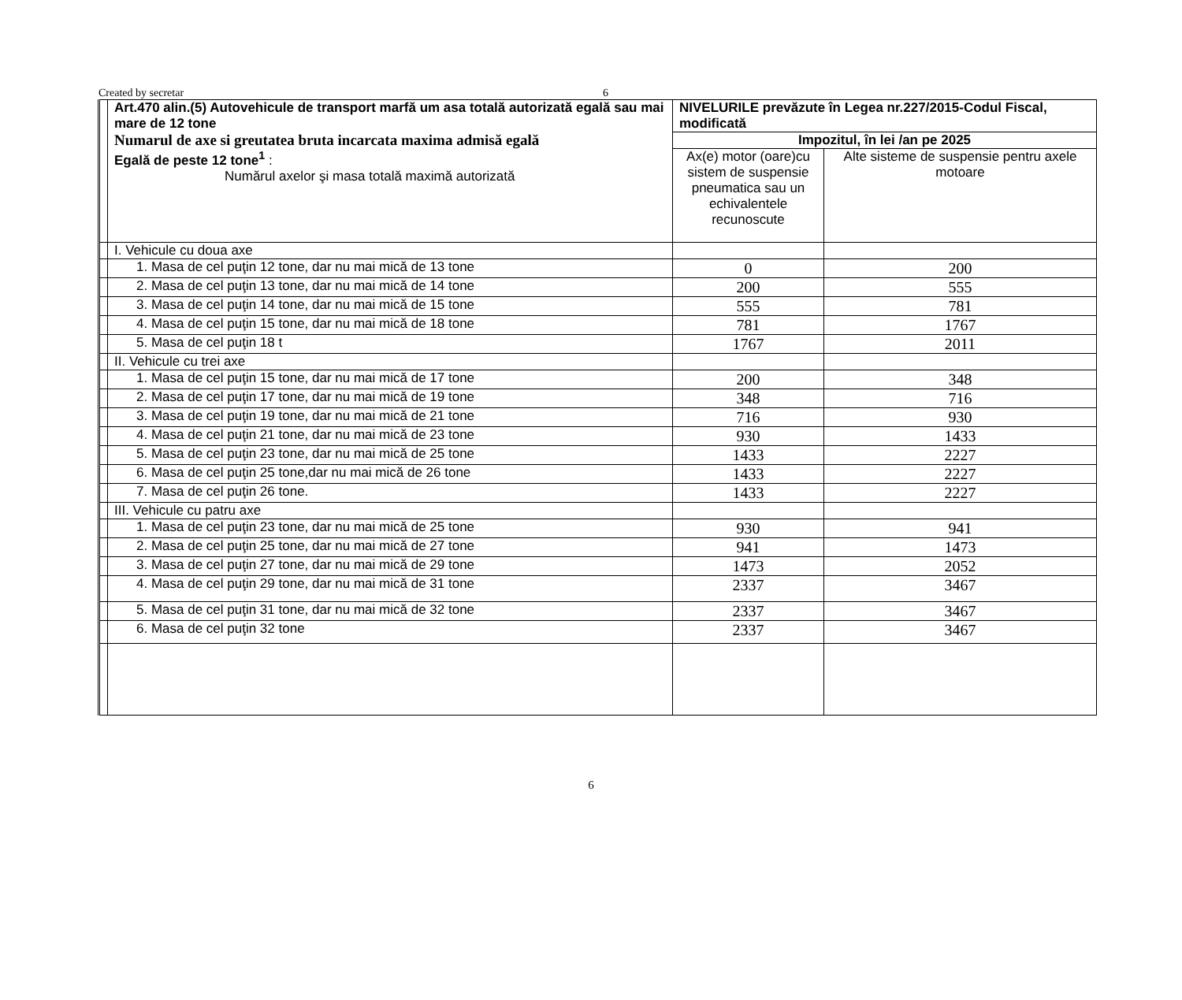Created by secretar 6
| | Art.470 alin.(5) Autovehicule de transport marfă um asa totală autorizată egală sau mai mare de 12 tone Numarul de axe si greutatea bruta incarcata maxima admisă egală Egală de peste 12 tone<sup>1</sup> : Numărul axelor şi masa totală maximă autorizată | NIVELURILE prevăzute în Legea nr.227/2015-Codul Fiscal, modificată | |
| | | Impozitul, în lei /an pe 2025 | |
| | | Ax(e) motor (oare)cu sistem de suspensie pneumatica sau un echivalentele recunoscute | Alte sisteme de suspensie pentru axele motoare |
| | I. Vehicule cu doua axe | | |
| | 1. Masa de cel puţin 12 tone, dar nu mai mică de 13 tone | 0 | 200 |
| | 2. Masa de cel puţin 13 tone, dar nu mai mică de 14 tone | 200 | 555 |
| | 3. Masa de cel puţin 14 tone, dar nu mai mică de 15 tone | 555 | 781 |
| | 4. Masa de cel puţin 15 tone, dar nu mai mică de 18 tone | 781 | 1767 |
| | 5. Masa de cel puţin 18 t | 1767 | 2011 |
| | II. Vehicule cu trei axe | | |
| | 1. Masa de cel puţin 15 tone, dar nu mai mică de 17 tone | 200 | 348 |
| | 2. Masa de cel puţin 17 tone, dar nu mai mică de 19 tone | 348 | 716 |
| | 3. Masa de cel puţin 19 tone, dar nu mai mică de 21 tone | 716 | 930 |
| | 4. Masa de cel puţin 21 tone, dar nu mai mică de 23 tone | 930 | 1433 |
| | 5. Masa de cel puţin 23 tone, dar nu mai mică de 25 tone | 1433 | 2227 |
| | 6. Masa de cel puţin 25 tone,dar nu mai mică de 26 tone | 1433 | 2227 |
| | 7. Masa de cel puţin 26 tone. | 1433 | 2227 |
| | III. Vehicule cu patru axe | | |
| | 1. Masa de cel puţin 23 tone, dar nu mai mică de 25 tone | 930 | 941 |
| | 2. Masa de cel puţin 25 tone, dar nu mai mică de 27 tone | 941 | 1473 |
| | 3. Masa de cel puţin 27 tone, dar nu mai mică de 29 tone | 1473 | 2052 |
| | 4. Masa de cel puţin 29 tone, dar nu mai mică de 31 tone | 2337 | 3467 |
| | 5. Masa de cel puţin 31 tone, dar nu mai mică de 32 tone | 2337 | 3467 |
| | 6. Masa de cel puţin 32 tone | 2337 | 3467 |
6